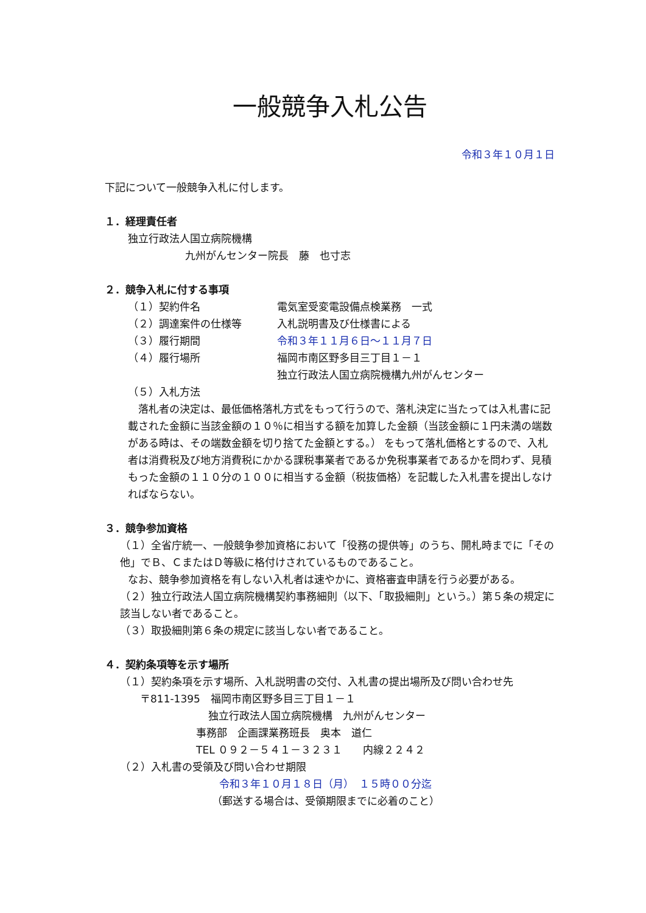一般競争入札公告
令和３年１０月１日
下記について一般競争入札に付します。
１．経理責任者
独立行政法人国立病院機構
九州がんセンター院長　藤　也寸志
２．競争入札に付する事項
（１）契約件名 電気室受変電設備点検業務　一式
（２）調達案件の仕様等 入札説明書及び仕様書による
（３）履行期間 令和３年１１月６日～１１月７日
（４）履行場所 福岡市南区野多目三丁目１－１
独立行政法人国立病院機構九州がんセンター
（５）入札方法
　落札者の決定は、最低価格落札方式をもって行うので、落札決定に当たっては入札書に記載された金額に当該金額の１０％に相当する額を加算した金額（当該金額に１円未満の端数がある時は、その端数金額を切り捨てた金額とする。） をもって落札価格とするので、入札者は消費税及び地方消費税にかかる課税事業者であるか免税事業者であるかを問わず、見積もった金額の１１０分の１００に相当する金額（税抜価格）を記載した入札書を提出しなければならない。
３．競争参加資格
（１）全省庁統一、一般競争参加資格において「役務の提供等」のうち、開札時までに「その他」でＢ、ＣまたはＤ等級に格付けされているものであること。
なお、競争参加資格を有しない入札者は速やかに、資格審査申請を行う必要がある。
（２）独立行政法人国立病院機構契約事務細則（以下、「取扱細則」という。）第５条の規定に該当しない者であること。
（３）取扱細則第６条の規定に該当しない者であること。
４．契約条項等を示す場所
（１）契約条項を示す場所、入札説明書の交付、入札書の提出場所及び問い合わせ先
〒811-1395　福岡市南区野多目三丁目１－１
独立行政法人国立病院機構　九州がんセンター
事務部　企画課業務班長　奥本　道仁
TEL ０９２－５４１－３２３１　　内線２２４２
（２）入札書の受領及び問い合わせ期限
令和３年１０月１８日（月）　１５時００分迄
（郵送する場合は、受領期限までに必着のこと）